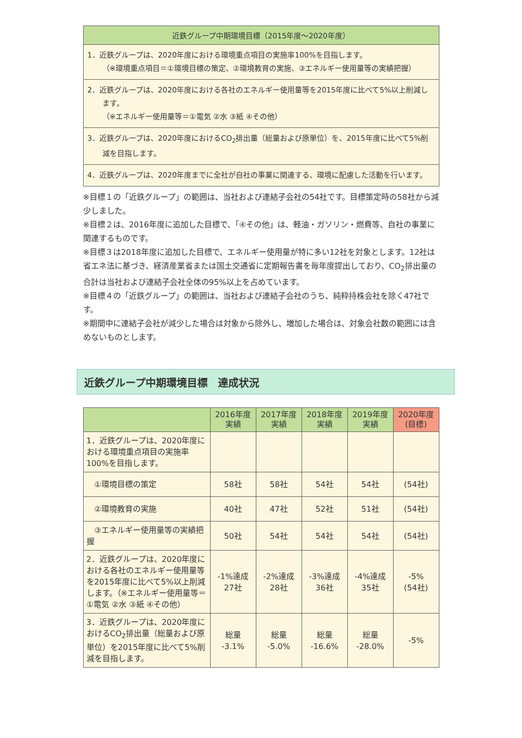| 近鉄グループ中期環境目標（2015年度～2020年度） |
| --- |
| 1．近鉄グループは、2020年度における環境重点項目の実施率100%を目指します。 （※環境重点項目＝①環境目標の策定、②環境教育の実施、③エネルギー使用量等の実績把握） |
| 2．近鉄グループは、2020年度における各社のエネルギー使用量等を2015年度に比べて5%以上削減します。 （※エネルギー使用量等＝①電気 ②水 ③紙 ④その他） |
| 3．近鉄グループは、2020年度におけるCO<sub>2</sub>排出量（総量および原単位）を、2015年度に比べて5%削減を目指します。 |
| 4．近鉄グループは、2020年度までに全社が自社の事業に関連する、環境に配慮した活動を行います。 |
※目標１の「近鉄グループ」の範囲は、当社および連結子会社の54社です。目標策定時の58社から減少しました。
※目標２は、2016年度に追加した目標で、「④その他」は、軽油・ガソリン・燃費等、自社の事業に関連するものです。
※目標３は2018年度に追加した目標で、エネルギー使用量が特に多い12社を対象とします。12社は省エネ法に基づき、経済産業省または国土交通省に定期報告書を毎年度提出しており、CO<sub>2</sub>排出量の合計は当社および連結子会社全体の95%以上を占めています。
※目標４の「近鉄グループ」の範囲は、当社および連結子会社のうち、純粋持株会社を除く47社です。
※期間中に連結子会社が減少した場合は対象から除外し、増加した場合は、対象会社数の範囲には含めないものとします。
近鉄グループ中期環境目標　達成状況
| | 2016年度 実績 | 2017年度 実績 | 2018年度 実績 | 2019年度 実績 | 2020年度 (目標) |
| --- | --- | --- | --- | --- | --- |
| 1．近鉄グループは、2020年度における環境重点項目の実施率100%を目指します。 | | | | | |
| ①環境目標の策定 | 58社 | 58社 | 54社 | 54社 | (54社) |
| ②環境教育の実施 | 40社 | 47社 | 52社 | 51社 | (54社) |
| ③エネルギー使用量等の実績把握 | 50社 | 54社 | 54社 | 54社 | (54社) |
| 2．近鉄グループは、2020年度における各社のエネルギー使用量等を2015年度に比べて5%以上削減します。（※エネルギー使用量等＝①電気 ②水 ③紙 ④その他） | -1%達成 27社 | -2%達成 28社 | -3%達成 36社 | -4%達成 35社 | -5% (54社) |
| 3．近鉄グループは、2020年度におけるCO<sub>2</sub>排出量（総量および原単位）を2015年度に比べて5%削減を目指します。 | 総量 -3.1% | 総量 -5.0% | 総量 -16.6% | 総量 -28.0% | -5% |